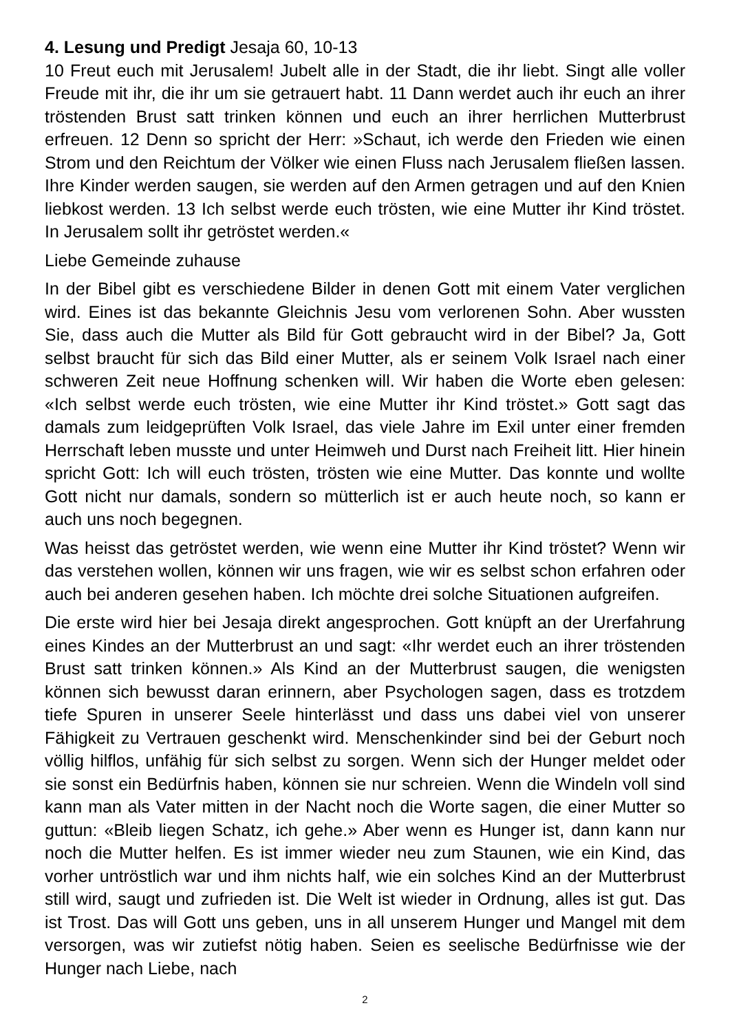4. Lesung und Predigt Jesaja 60, 10-13
10 Freut euch mit Jerusalem! Jubelt alle in der Stadt, die ihr liebt. Singt alle voller Freude mit ihr, die ihr um sie getrauert habt. 11 Dann werdet auch ihr euch an ihrer tröstenden Brust satt trinken können und euch an ihrer herrlichen Mutterbrust erfreuen. 12 Denn so spricht der Herr: »Schaut, ich werde den Frieden wie einen Strom und den Reichtum der Völker wie einen Fluss nach Jerusalem fließen lassen. Ihre Kinder werden saugen, sie werden auf den Armen getragen und auf den Knien liebkost werden. 13 Ich selbst werde euch trösten, wie eine Mutter ihr Kind tröstet. In Jerusalem sollt ihr getröstet werden.«
Liebe Gemeinde zuhause
In der Bibel gibt es verschiedene Bilder in denen Gott mit einem Vater verglichen wird. Eines ist das bekannte Gleichnis Jesu vom verlorenen Sohn. Aber wussten Sie, dass auch die Mutter als Bild für Gott gebraucht wird in der Bibel? Ja, Gott selbst braucht für sich das Bild einer Mutter, als er seinem Volk Israel nach einer schweren Zeit neue Hoffnung schenken will. Wir haben die Worte eben gelesen: «Ich selbst werde euch trösten, wie eine Mutter ihr Kind tröstet.» Gott sagt das damals zum leidgeprüften Volk Israel, das viele Jahre im Exil unter einer fremden Herrschaft leben musste und unter Heimweh und Durst nach Freiheit litt. Hier hinein spricht Gott: Ich will euch trösten, trösten wie eine Mutter. Das konnte und wollte Gott nicht nur damals, sondern so mütterlich ist er auch heute noch, so kann er auch uns noch begegnen.
Was heisst das getröstet werden, wie wenn eine Mutter ihr Kind tröstet? Wenn wir das verstehen wollen, können wir uns fragen, wie wir es selbst schon erfahren oder auch bei anderen gesehen haben. Ich möchte drei solche Situationen aufgreifen.
Die erste wird hier bei Jesaja direkt angesprochen. Gott knüpft an der Urerfahrung eines Kindes an der Mutterbrust an und sagt: «Ihr werdet euch an ihrer tröstenden Brust satt trinken können.» Als Kind an der Mutterbrust saugen, die wenigsten können sich bewusst daran erinnern, aber Psychologen sagen, dass es trotzdem tiefe Spuren in unserer Seele hinterlässt und dass uns dabei viel von unserer Fähigkeit zu Vertrauen geschenkt wird. Menschenkinder sind bei der Geburt noch völlig hilflos, unfähig für sich selbst zu sorgen. Wenn sich der Hunger meldet oder sie sonst ein Bedürfnis haben, können sie nur schreien. Wenn die Windeln voll sind kann man als Vater mitten in der Nacht noch die Worte sagen, die einer Mutter so guttun: «Bleib liegen Schatz, ich gehe.» Aber wenn es Hunger ist, dann kann nur noch die Mutter helfen. Es ist immer wieder neu zum Staunen, wie ein Kind, das vorher untröstlich war und ihm nichts half, wie ein solches Kind an der Mutterbrust still wird, saugt und zufrieden ist. Die Welt ist wieder in Ordnung, alles ist gut. Das ist Trost. Das will Gott uns geben, uns in all unserem Hunger und Mangel mit dem versorgen, was wir zutiefst nötig haben. Seien es seelische Bedürfnisse wie der Hunger nach Liebe, nach
2